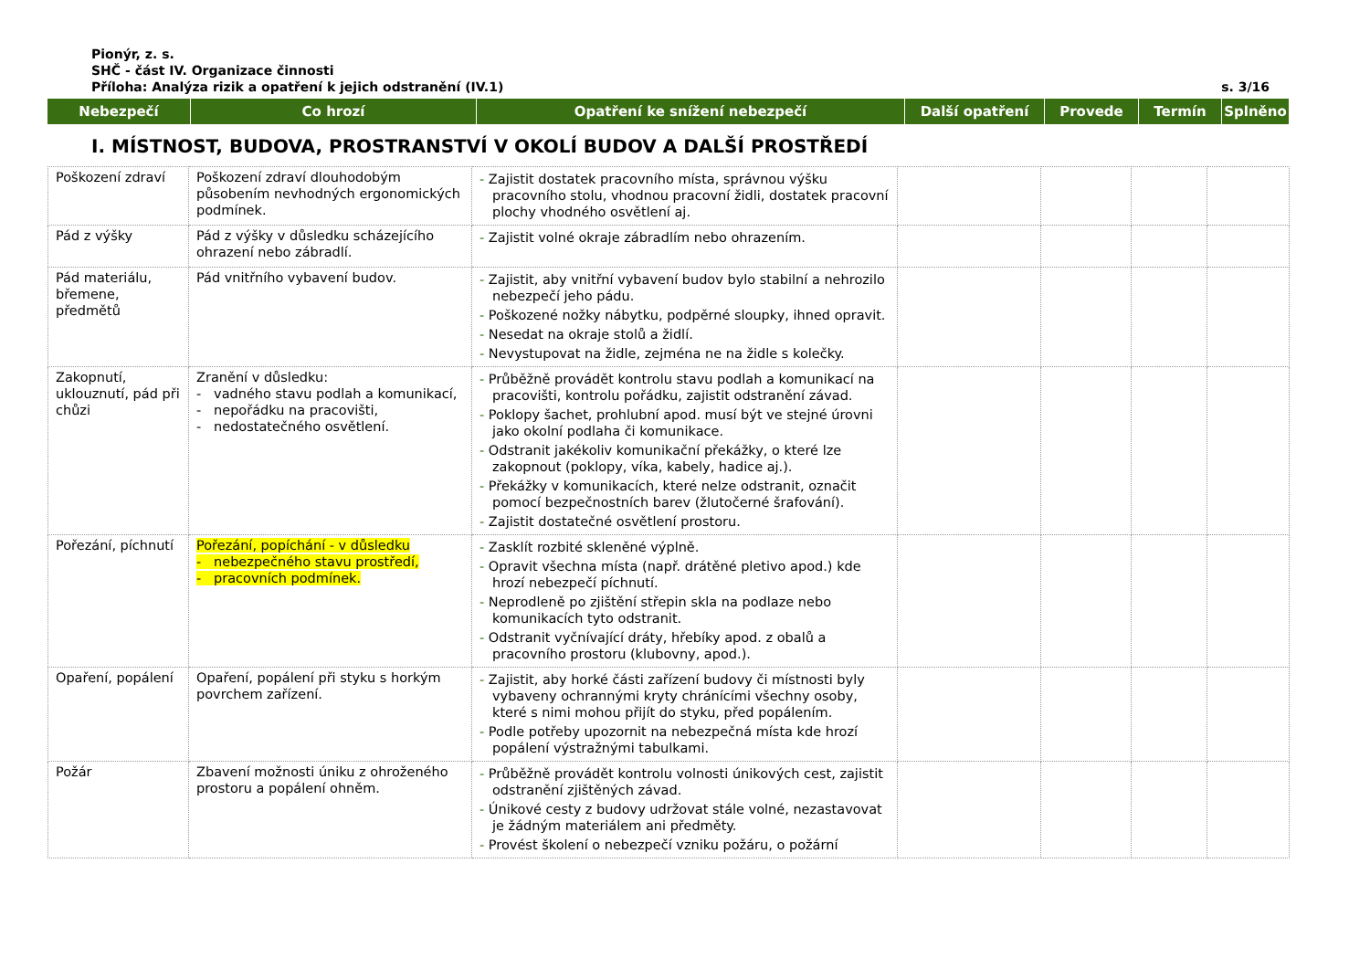Pionýr, z. s.
SHČ - část IV. Organizace činnosti
Příloha: Analýza rizik a opatření k jejich odstranění (IV.1) s. 3/16
| Nebezpečí | Co hrozí | Opatření ke snížení nebezpečí | Další opatření | Provede | Termín | Splněno |
| --- | --- | --- | --- | --- | --- | --- |
I. MÍSTNOST, BUDOVA, PROSTRANSTVÍ V OKOLÍ BUDOV A DALŠÍ PROSTŘEDÍ
| Poškození zdraví | Poškození zdraví dlouhodobým působením nevhodných ergonomických podmínek. | - Zajistit dostatek pracovního místa, správnou výšku pracovního stolu, vhodnou pracovní židli, dostatek pracovní plochy vhodného osvětlení aj. | | | | |
| Pád z výšky | Pád z výšky v důsledku scházejícího ohrazení nebo zábradlí. | - Zajistit volné okraje zábradlím nebo ohrazením. | | | | |
| Pád materiálu, břemene, předmětů | Pád vnitřního vybavení budov. | - Zajistit, aby vnitřní vybavení budov bylo stabilní a nehrozilo nebezpečí jeho pádu. - Poškozené nožky nábytku, podpěrné sloupky, ihned opravit. - Nesedat na okraje stolů a židlí. - Nevystupovat na židle, zejména ne na židle s kolečky. | | | | |
| Zakopnutí, uklouznutí, pád při chůzi | Zranění v důsledku: - vadného stavu podlah a komunikací, - nepořádku na pracovišti, - nedostatečného osvětlení. | - Průběžně provádět kontrolu stavu podlah a komunikací na pracovišti, kontrolu pořádku, zajistit odstranění závad. - Poklopy šachet, prohlubní apod. musí být ve stejné úrovni jako okolní podlaha či komunikace. - Odstranit jakékoliv komunikační překážky, o které lze zakopnout (poklopy, víka, kabely, hadice aj.). - Překážky v komunikacích, které nelze odstranit, označit pomocí bezpečnostních barev (žlutočerné šrafování). - Zajistit dostatečné osvětlení prostoru. | | | | |
| Pořezání, píchnutí | Pořezání, popíchání - v důsledku - nebezpečného stavu prostředí, - pracovních podmínek. | - Zasklít rozbité skleněné výplně. - Opravit všechna místa (např. drátěné pletivo apod.) kde hrozí nebezpečí píchnutí. - Neprodleně po zjištění střepin skla na podlaze nebo komunikacích tyto odstranit. - Odstranit vyčnívající dráty, hřebíky apod. z obalů a pracovního prostoru (klubovny, apod.). | | | | |
| Opaření, popálení | Opaření, popálení při styku s horkým povrchem zařízení. | - Zajistit, aby horké části zařízení budovy či místnosti byly vybaveny ochrannými kryty chránícími všechny osoby, které s nimi mohou přijít do styku, před popálením. - Podle potřeby upozornit na nebezpečná místa kde hrozí popálení výstražnými tabulkami. | | | | |
| Požár | Zbavení možnosti úniku z ohroženého prostoru a popálení ohněm. | - Průběžně provádět kontrolu volnosti únikových cest, zajistit odstranění zjištěných závad. - Únikové cesty z budovy udržovat stále volné, nezastavovat je žádným materiálem ani předměty. - Provést školení o nebezpečí vzniku požáru, o požární | | | | |